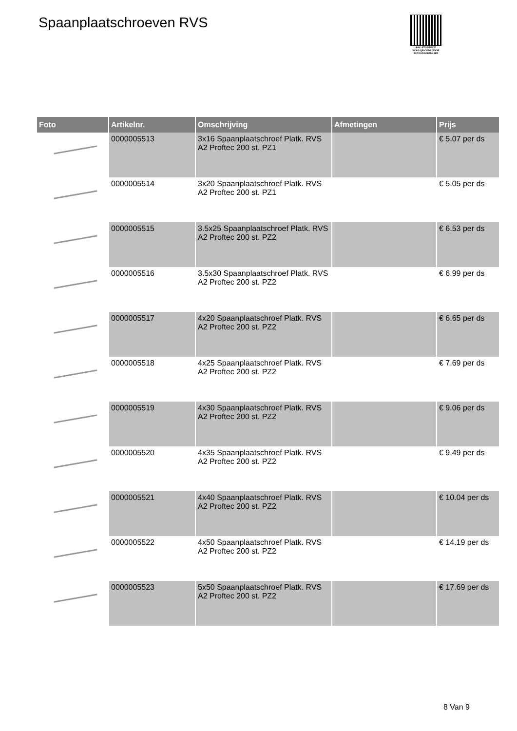Spaanplaatschroeven RVS
PALLETSERVICE
SCAN QR-CODE VOOR RETOURFORMULIER
| Foto | Artikelnr. | Omschrijving | Afmetingen | Prijs |
| --- | --- | --- | --- | --- |
| | 0000005513 | 3x16 Spaanplaatschroef Platk. RVS A2 Proftec 200 st. PZ1 | | € 5.07 per ds |
| | 0000005514 | 3x20 Spaanplaatschroef Platk. RVS A2 Proftec 200 st. PZ1 | | € 5.05 per ds |
| | 0000005515 | 3.5x25 Spaanplaatschroef Platk. RVS A2 Proftec 200 st. PZ2 | | € 6.53 per ds |
| | 0000005516 | 3.5x30 Spaanplaatschroef Platk. RVS A2 Proftec 200 st. PZ2 | | € 6.99 per ds |
| | 0000005517 | 4x20 Spaanplaatschroef Platk. RVS A2 Proftec 200 st. PZ2 | | € 6.65 per ds |
| | 0000005518 | 4x25 Spaanplaatschroef Platk. RVS A2 Proftec 200 st. PZ2 | | € 7.69 per ds |
| | 0000005519 | 4x30 Spaanplaatschroef Platk. RVS A2 Proftec 200 st. PZ2 | | € 9.06 per ds |
| | 0000005520 | 4x35 Spaanplaatschroef Platk. RVS A2 Proftec 200 st. PZ2 | | € 9.49 per ds |
| | 0000005521 | 4x40 Spaanplaatschroef Platk. RVS A2 Proftec 200 st. PZ2 | | € 10.04 per ds |
| | 0000005522 | 4x50 Spaanplaatschroef Platk. RVS A2 Proftec 200 st. PZ2 | | € 14.19 per ds |
| | 0000005523 | 5x50 Spaanplaatschroef Platk. RVS A2 Proftec 200 st. PZ2 | | € 17.69 per ds |
8 Van 9